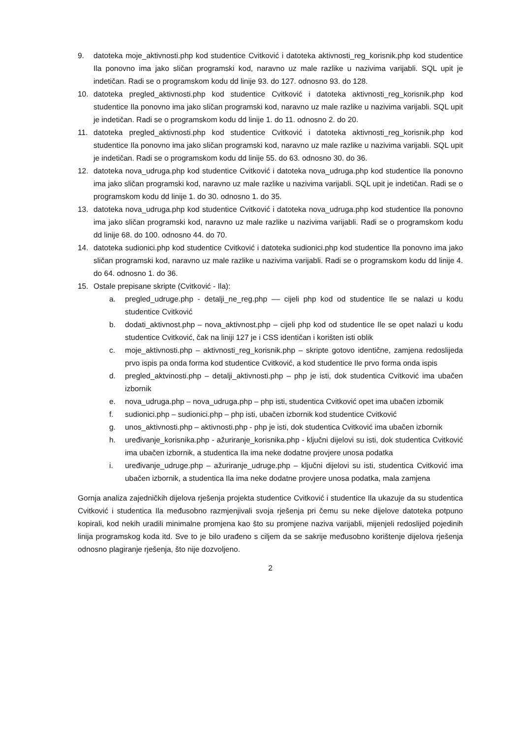9. datoteka moje_aktivnosti.php kod studentice Cvitković i datoteka aktivnosti_reg_korisnik.php kod studentice Ila ponovno ima jako sličan programski kod, naravno uz male razlike u nazivima varijabli. SQL upit je indetičan. Radi se o programskom kodu dd linije 93. do 127. odnosno 93. do 128.
10. datoteka pregled_aktivnosti.php kod studentice Cvitković i datoteka aktivnosti_reg_korisnik.php kod studentice Ila ponovno ima jako sličan programski kod, naravno uz male razlike u nazivima varijabli. SQL upit je indetičan. Radi se o programskom kodu dd linije 1. do 11. odnosno 2. do 20.
11. datoteka pregled_aktivnosti.php kod studentice Cvitković i datoteka aktivnosti_reg_korisnik.php kod studentice Ila ponovno ima jako sličan programski kod, naravno uz male razlike u nazivima varijabli. SQL upit je indetičan. Radi se o programskom kodu dd linije 55. do 63. odnosno 30. do 36.
12. datoteka nova_udruga.php kod studentice Cvitković i datoteka nova_udruga.php kod studentice Ila ponovno ima jako sličan programski kod, naravno uz male razlike u nazivima varijabli. SQL upit je indetičan. Radi se o programskom kodu dd linije 1. do 30. odnosno 1. do 35.
13. datoteka nova_udruga.php kod studentice Cvitković i datoteka nova_udruga.php kod studentice Ila ponovno ima jako sličan programski kod, naravno uz male razlike u nazivima varijabli. Radi se o programskom kodu dd linije 68. do 100. odnosno 44. do 70.
14. datoteka sudionici.php kod studentice Cvitković i datoteka sudionici.php kod studentice Ila ponovno ima jako sličan programski kod, naravno uz male razlike u nazivima varijabli. Radi se o programskom kodu dd linije 4. do 64. odnosno 1. do 36.
15. Ostale prepisane skripte (Cvitković - Ila):
a. pregled_udruge.php - detalji_ne_reg.php –– cijeli php kod od studentice Ile se nalazi u kodu studentice Cvitković
b. dodati_aktivnost.php – nova_aktivnost.php – cijeli php kod od studentice Ile se opet nalazi u kodu studentice Cvitković, čak na liniji 127 je i CSS identičan i korišten isti oblik
c. moje_aktivnosti.php – aktivnosti_reg_korisnik.php – skripte gotovo identične, zamjena redoslijeda prvo ispis pa onda forma kod studentice Cvitković, a kod studentice Ile prvo forma onda ispis
d. pregled_aktvinosti.php – detalji_aktivnosti.php – php je isti, dok studentica Cvitković ima ubačen izbornik
e. nova_udruga.php – nova_udruga.php – php isti, studentica Cvitković opet ima ubačen izbornik
f. sudionici.php – sudionici.php – php isti, ubačen izbornik kod studentice Cvitković
g. unos_aktivnosti.php – aktivnosti.php - php je isti, dok studentica Cvitković ima ubačen izbornik
h. uređivanje_korisnika.php - ažuriranje_korisnika.php - ključni dijelovi su isti, dok studentica Cvitković ima ubačen izbornik, a studentica Ila ima neke dodatne provjere unosa podatka
i. uređivanje_udruge.php – ažuriranje_udruge.php – ključni dijelovi su isti, studentica Cvitković ima ubačen izbornik, a studentica Ila ima neke dodatne provjere unosa podatka, mala zamjena
Gornja analiza zajedničkih dijelova rješenja projekta studentice Cvitković i studentice Ila ukazuje da su studentica Cvitković i studentica Ila međusobno razmjenjivali svoja rješenja pri čemu su neke dijelove datoteka potpuno kopirali, kod nekih uradili minimalne promjena kao što su promjene naziva varijabli, mijenjeli redoslijed pojedinih linija programskog koda itd. Sve to je bilo urađeno s ciljem da se sakrije međusobno korištenje dijelova rješenja odnosno plagiranje rješenja, što nije dozvoljeno.
2